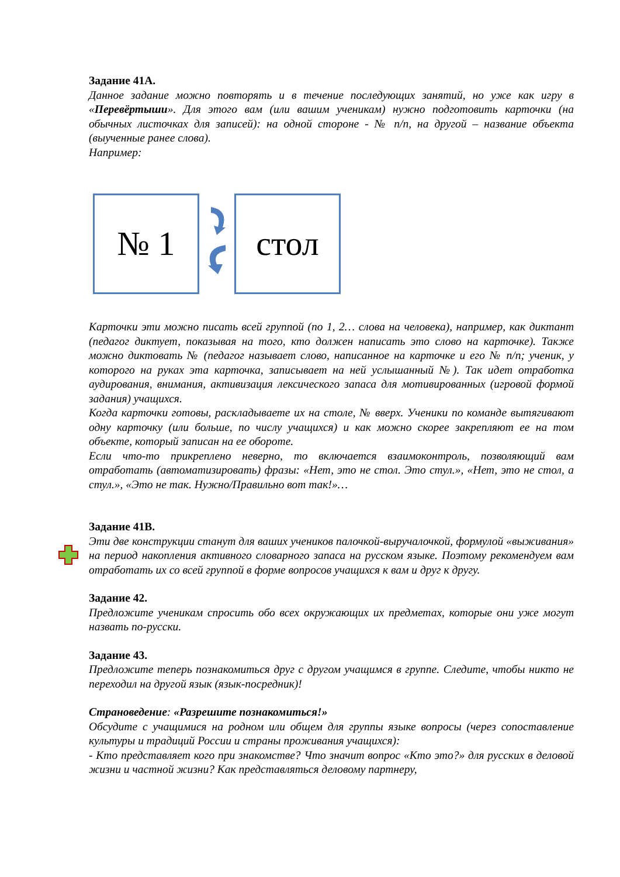Задание 41А.
Данное задание можно повторять и в течение последующих занятий, но уже как игру в «Перевёртыши». Для этого вам (или вашим ученикам) нужно подготовить карточки (на обычных листочках для записей): на одной стороне - № п/п, на другой – название объекта (выученные ранее слова).
Например:
№ 1 стол
Карточки эти можно писать всей группой (по 1, 2… слова на человека), например, как диктант (педагог диктует, показывая на того, кто должен написать это слово на карточке). Также можно диктовать № (педагог называет слово, написанное на карточке и его № п/п; ученик, у которого на руках эта карточка, записывает на ней услышанный №). Так идет отработка аудирования, внимания, активизация лексического запаса для мотивированных (игровой формой задания) учащихся.
Когда карточки готовы, раскладываете их на столе, № вверх. Ученики по команде вытягивают одну карточку (или больше, по числу учащихся) и как можно скорее закрепляют ее на том объекте, который записан на ее обороте.
Если что-то прикреплено неверно, то включается взаимоконтроль, позволяющий вам отработать (автоматизировать) фразы: «Нет, это не стол. Это стул.», «Нет, это не стол, а стул.», «Это не так. Нужно/Правильно вот так!»…
Задание 41В.
Эти две конструкции станут для ваших учеников палочкой-выручалочкой, формулой «выживания» на период накопления активного словарного запаса на русском языке. Поэтому рекомендуем вам отработать их со всей группой в форме вопросов учащихся к вам и друг к другу.
Задание 42.
Предложите ученикам спросить обо всех окружающих их предметах, которые они уже могут назвать по-русски.
Задание 43.
Предложите теперь познакомиться друг с другом учащимся в группе. Следите, чтобы никто не переходил на другой язык (язык-посредник)!
Страноведение: «Разрешите познакомиться!»
Обсудите с учащимися на родном или общем для группы языке вопросы (через сопоставление культуры и традиций России и страны проживания учащихся):
- Кто представляет кого при знакомстве? Что значит вопрос «Кто это?» для русских в деловой жизни и частной жизни? Как представляться деловому партнеру,